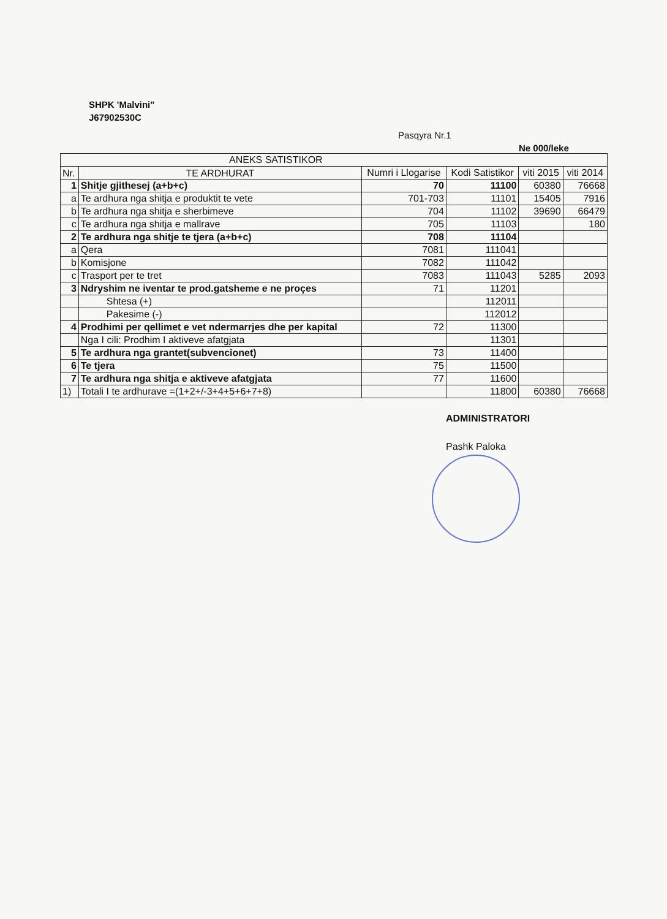SHPK 'Malvini"
J67902530C
Pasqyra Nr.1
Ne 000/leke
| ANEKS SATISTIKOR | | | | | |
| --- | --- | --- | --- | --- | --- |
| Nr. | TE ARDHURAT | Numri i Llogarise | Kodi Satistikor | viti 2015 | viti 2014 |
| 1 | Shitje gjithesej (a+b+c) | 70 | 11100 | 60380 | 76668 |
| a | Te ardhura nga shitja e produktit te vete | 701-703 | 11101 | 15405 | 7916 |
| b | Te ardhura nga shitja e sherbimeve | 704 | 11102 | 39690 | 66479 |
| c | Te ardhura nga shitja e mallrave | 705 | 11103 | | 180 |
| 2 | Te ardhura nga shitje te tjera (a+b+c) | 708 | 11104 | | |
| a | Qera | 7081 | 111041 | | |
| b | Komisjone | 7082 | 111042 | | |
| c | Trasport per te tret | 7083 | 111043 | 5285 | 2093 |
| 3 | Ndryshim ne iventar te prod.gatsheme e ne proçes | 71 | 11201 | | |
| | Shtesa (+) | | 112011 | | |
| | Pakesime (-) | | 112012 | | |
| 4 | Prodhimi per qellimet e vet ndermarrjes dhe per kapital | 72 | 11300 | | |
| | Nga I cili: Prodhim I aktiveve afatgjata | | 11301 | | |
| 5 | Te ardhura nga grantet(subvencionet) | 73 | 11400 | | |
| 6 | Te tjera | 75 | 11500 | | |
| 7 | Te ardhura nga shitja e aktiveve afatgjata | 77 | 11600 | | |
| 1) | Totali I te ardhurave =(1+2+/-3+4+5+6+7+8) | | 11800 | 60380 | 76668 |
ADMINISTRATORI
Pashk Paloka